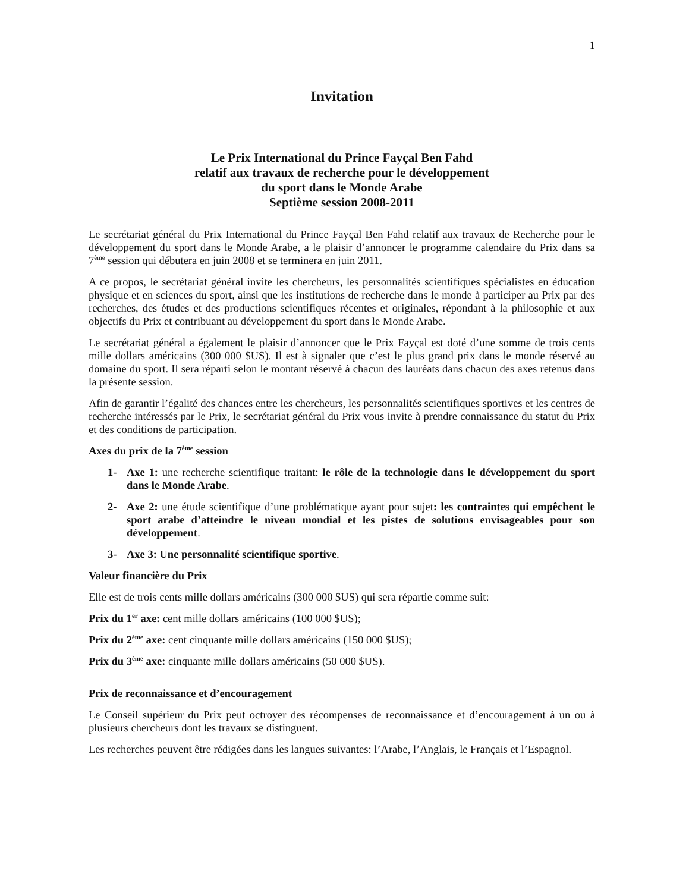1
Invitation
Le Prix International du Prince Fayçal Ben Fahd
relatif aux travaux de recherche pour le développement
du sport dans le Monde Arabe
Septième session 2008-2011
Le secrétariat général du Prix International du Prince Fayçal Ben Fahd relatif aux travaux de Recherche pour le développement du sport dans le Monde Arabe, a le plaisir d’annoncer le programme calendaire du Prix dans sa 7<sup>ème</sup> session qui débutera en juin 2008 et se terminera en juin 2011.
A ce propos, le secrétariat général invite les chercheurs, les personnalités scientifiques spécialistes en éducation physique et en sciences du sport, ainsi que les institutions de recherche dans le monde à participer au Prix par des recherches, des études et des productions scientifiques récentes et originales, répondant à la philosophie et aux objectifs du Prix et contribuant au développement du sport dans le Monde Arabe.
Le secrétariat général a également le plaisir d’annoncer que le Prix Fayçal est doté d’une somme de trois cents mille dollars américains (300 000 $US). Il est à signaler que c’est le plus grand prix dans le monde réservé au domaine du sport. Il sera réparti selon le montant réservé à chacun des lauréats dans chacun des axes retenus dans la présente session.
Afin de garantir l’égalité des chances entre les chercheurs, les personnalités scientifiques sportives et les centres de recherche intéressés par le Prix, le secrétariat général du Prix vous invite à prendre connaissance du statut du Prix et des conditions de participation.
Axes du prix de la 7<sup>ème</sup> session
1- Axe 1: une recherche scientifique traitant: le rôle de la technologie dans le développement du sport dans le Monde Arabe.
2- Axe 2: une étude scientifique d’une problématique ayant pour sujet: les contraintes qui empêchent le sport arabe d’atteindre le niveau mondial et les pistes de solutions envisageables pour son développement.
3- Axe 3: Une personnalité scientifique sportive.
Valeur financière du Prix
Elle est de trois cents mille dollars américains (300 000 $US) qui sera répartie comme suit:
Prix du 1<sup>er</sup> axe: cent mille dollars américains (100 000 $US);
Prix du 2<sup>ème</sup> axe: cent cinquante mille dollars américains (150 000 $US);
Prix du 3<sup>ème</sup> axe: cinquante mille dollars américains (50 000 $US).
Prix de reconnaissance et d’encouragement
Le Conseil supérieur du Prix peut octroyer des récompenses de reconnaissance et d’encouragement à un ou à plusieurs chercheurs dont les travaux se distinguent.
Les recherches peuvent être rédigées dans les langues suivantes: l’Arabe, l’Anglais, le Français et l’Espagnol.